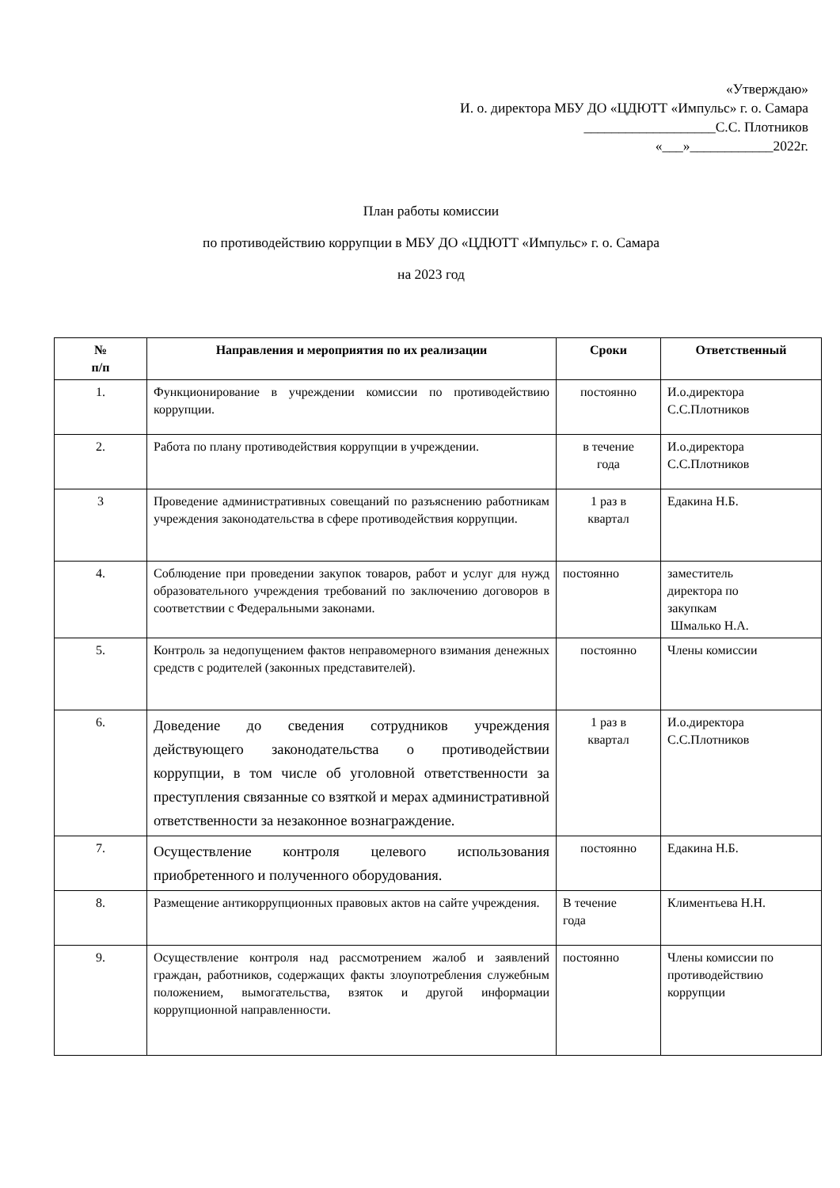«Утверждаю»
И. о. директора МБУ ДО «ЦДЮТТ «Импульс» г. о. Самара
___________________С.С. Плотников
«___»____________2022г.
План работы комиссии
по противодействию коррупции в МБУ ДО «ЦДЮТТ «Импульс» г. о. Самара
на 2023 год
| № п/п | Направления и мероприятия по их реализации | Сроки | Ответственный |
| --- | --- | --- | --- |
| 1. | Функционирование в учреждении комиссии по противодействию коррупции. | постоянно | И.о.директора С.С.Плотников |
| 2. | Работа по плану противодействия коррупции в учреждении. | в течение года | И.о.директора С.С.Плотников |
| 3 | Проведение административных совещаний по разъяснению работникам учреждения законодательства в сфере противодействия коррупции. | 1 раз в квартал | Едакина Н.Б. |
| 4. | Соблюдение при проведении закупок товаров, работ и услуг для нужд образовательного учреждения требований по заключению договоров в соответствии с Федеральными законами. | постоянно | заместитель директора по закупкам Шмалько Н.А. |
| 5. | Контроль за недопущением фактов неправомерного взимания денежных средств с родителей (законных представителей). | постоянно | Члены комиссии |
| 6. | Доведение до сведения сотрудников учреждения действующего законодательства о противодействии коррупции, в том числе об уголовной ответственности за преступления связанные со взяткой и мерах административной ответственности за незаконное вознаграждение. | 1 раз в квартал | И.о.директора С.С.Плотников |
| 7. | Осуществление контроля целевого использования приобретенного и полученного оборудования. | постоянно | Едакина Н.Б. |
| 8. | Размещение антикоррупционных правовых актов на сайте учреждения. | В течение года | Климентьева Н.Н. |
| 9. | Осуществление контроля над рассмотрением жалоб и заявлений граждан, работников, содержащих факты злоупотребления служебным положением, вымогательства, взяток и другой информации коррупционной направленности. | постоянно | Члены комиссии по противодействию коррупции |